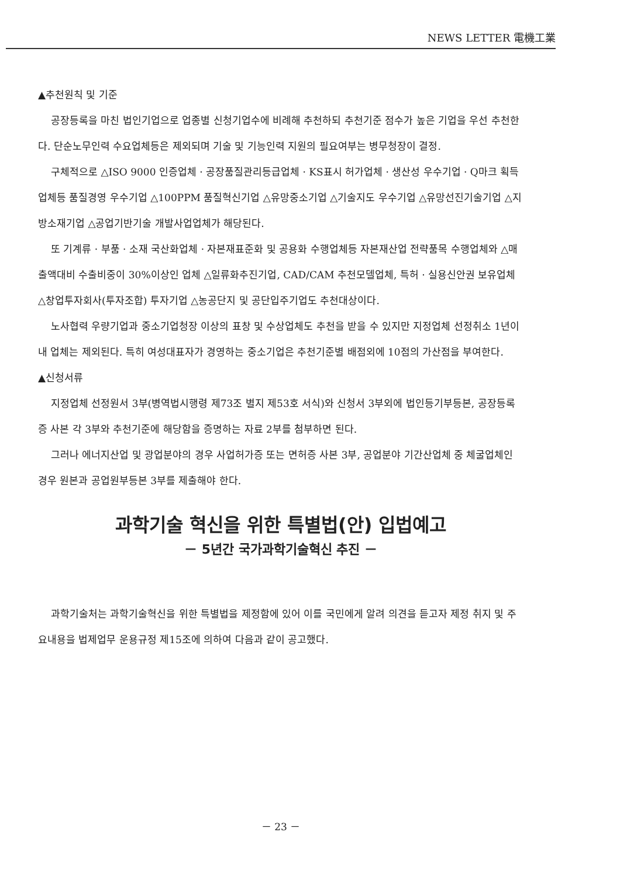NEWS LETTER 電機工業
▲추천원칙 및 기준
공장등록을 마친 법인기업으로 업종별 신청기업수에 비례해 추천하되 추천기준 점수가 높은 기업을 우선 추천한다. 단순노무인력 수요업체등은 제외되며 기술 및 기능인력 지원의 필요여부는 병무청장이 결정.
구체적으로 △ISO 9000 인증업체 · 공장품질관리등급업체 · KS표시 허가업체 · 생산성 우수기업 · Q마크 획득업체등 품질경영 우수기업 △100PPM 품질혁신기업 △유망중소기업 △기술지도 우수기업 △유망선진기술기업 △지방소재기업 △공업기반기술 개발사업업체가 해당된다.
또 기계류 · 부품 · 소재 국산화업체 · 자본재표준화 및 공용화 수행업체등 자본재산업 전략품목 수행업체와 △매출액대비 수출비중이 30%이상인 업체 △일류화추진기업, CAD/CAM 추천모델업체, 특허 · 실용신안권 보유업체 △창업투자회사(투자조합) 투자기업 △농공단지 및 공단입주기업도 추천대상이다.
노사협력 우량기업과 중소기업청장 이상의 표창 및 수상업체도 추천을 받을 수 있지만 지정업체 선정취소 1년이내 업체는 제외된다. 특히 여성대표자가 경영하는 중소기업은 추천기준별 배점외에 10점의 가산점을 부여한다.
▲신청서류
지정업체 선정원서 3부(병역법시행령 제73조 별지 제53호 서식)와 신청서 3부외에 법인등기부등본, 공장등록증 사본 각 3부와 추천기준에 해당함을 증명하는 자료 2부를 첨부하면 된다.
그러나 에너지산업 및 광업분야의 경우 사업허가증 또는 면허증 사본 3부, 공업분야 기간산업체 중 체굴업체인 경우 원본과 공업원부등본 3부를 제출해야 한다.
과학기술 혁신을 위한 특별법(안) 입법예고
－ 5년간 국가과학기술혁신 추진 －
과학기술처는 과학기술혁신을 위한 특별법을 제정함에 있어 이를 국민에게 알려 의견을 듣고자 제정 취지 및 주요내용을 법제업무 운용규정 제15조에 의하여 다음과 같이 공고했다.
－ 23 －